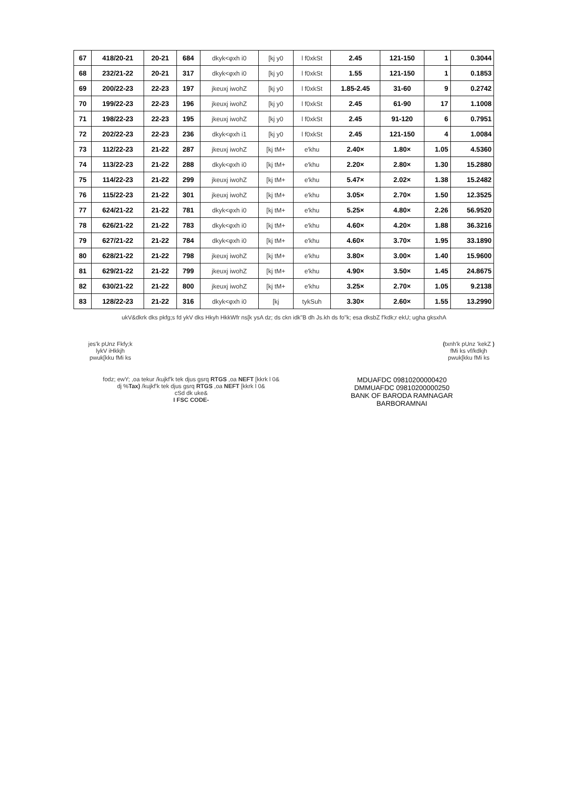| 67 | 418/20-21 | 20-21 | 684 | dkyk<φxh i0 | [kj y0 | l f0xkSt | 2.45 | 121-150 | 1 | 0.3044 |
| 68 | 232/21-22 | 20-21 | 317 | dkyk<φxh i0 | [kj y0 | l f0xkSt | 1.55 | 121-150 | 1 | 0.1853 |
| 69 | 200/22-23 | 22-23 | 197 | jkeuxj iwohZ | [kj y0 | l f0xkSt | 1.85-2.45 | 31-60 | 9 | 0.2742 |
| 70 | 199/22-23 | 22-23 | 196 | jkeuxj iwohZ | [kj y0 | l f0xkSt | 2.45 | 61-90 | 17 | 1.1008 |
| 71 | 198/22-23 | 22-23 | 195 | jkeuxj iwohZ | [kj y0 | l f0xkSt | 2.45 | 91-120 | 6 | 0.7951 |
| 72 | 202/22-23 | 22-23 | 236 | dkyk<φxh i1 | [kj y0 | l f0xkSt | 2.45 | 121-150 | 4 | 1.0084 |
| 73 | 112/22-23 | 21-22 | 287 | jkeuxj iwohZ | [kj tM+ | e'khu | 2.40× | 1.80× | 1.05 | 4.5360 |
| 74 | 113/22-23 | 21-22 | 288 | dkyk<φxh i0 | [kj tM+ | e'khu | 2.20× | 2.80× | 1.30 | 15.2880 |
| 75 | 114/22-23 | 21-22 | 299 | jkeuxj iwohZ | [kj tM+ | e'khu | 5.47× | 2.02× | 1.38 | 15.2482 |
| 76 | 115/22-23 | 21-22 | 301 | jkeuxj iwohZ | [kj tM+ | e'khu | 3.05× | 2.70× | 1.50 | 12.3525 |
| 77 | 624/21-22 | 21-22 | 781 | dkyk<φxh i0 | [kj tM+ | e'khu | 5.25× | 4.80× | 2.26 | 56.9520 |
| 78 | 626/21-22 | 21-22 | 783 | dkyk<φxh i0 | [kj tM+ | e'khu | 4.60× | 4.20× | 1.88 | 36.3216 |
| 79 | 627/21-22 | 21-22 | 784 | dkyk<φxh i0 | [kj tM+ | e'khu | 4.60× | 3.70× | 1.95 | 33.1890 |
| 80 | 628/21-22 | 21-22 | 798 | jkeuxj iwohZ | [kj tM+ | e'khu | 3.80× | 3.00× | 1.40 | 15.9600 |
| 81 | 629/21-22 | 21-22 | 799 | jkeuxj iwohZ | [kj tM+ | e'khu | 4.90× | 3.50× | 1.45 | 24.8675 |
| 82 | 630/21-22 | 21-22 | 800 | jkeuxj iwohZ | [kj tM+ | e'khu | 3.25× | 2.70× | 1.05 | 9.2138 |
| 83 | 128/22-23 | 21-22 | 316 | dkyk<φxh i0 | [kj | tykSuh | 3.30× | 2.60× | 1.55 | 13.2990 |
ukV&dkrk dks pkfg;s fd ykV dks Hkyh HkkWfr ns[k ysA dz; ds ckn idk"B dh Js.kh ds fo"k; esa dksbZ f'kdk;r ekU; ugha gksxhA
jes'k pUnz Fkfy;k
lykV iHkkjh
pwuk[kku fMi ks
(txnh'k pUnz 'kekZ )
fMi ks vf/kdkjh
pwuk[kku fMi ks
fodz; ewY; ,oa tekur /kujkf'k tek djus gsrq RTGS ,oa NEFT [kkrk l 0&
dj %Tax) /kujkf'k tek djus gsrq RTGS ,oa NEFT [kkrk l 0&
cSd dk uke&
I FSC CODE-
MDUAFDC 09810200000420
DMMUAFDC 09810200000250
BANK OF BARODA RAMNAGAR
BARBORAMNAI